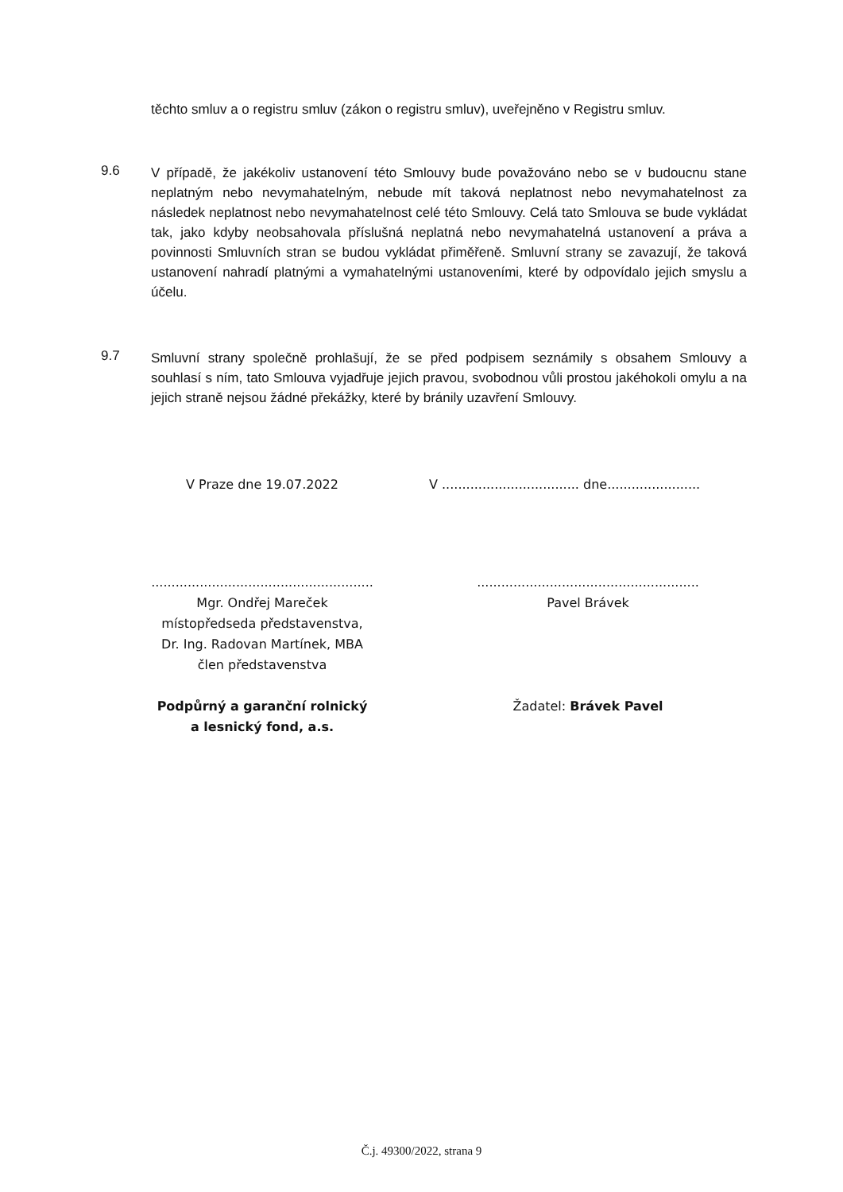těchto smluv a o registru smluv (zákon o registru smluv), uveřejněno v Registru smluv.
9.6
V případě, že jakékoliv ustanovení této Smlouvy bude považováno nebo se v budoucnu stane neplatným nebo nevymahatelným, nebude mít taková neplatnost nebo nevymahatelnost za následek neplatnost nebo nevymahatelnost celé této Smlouvy. Celá tato Smlouva se bude vykládat tak, jako kdyby neobsahovala příslušná neplatná nebo nevymahatelná ustanovení a práva a povinnosti Smluvních stran se budou vykládat přiměřeně. Smluvní strany se zavazují, že taková ustanovení nahradí platnými a vymahatelnými ustanoveními, které by odpovídalo jejich smyslu a účelu.
9.7
Smluvní strany společně prohlašují, že se před podpisem seznámily s obsahem Smlouvy a souhlasí s ním, tato Smlouva vyjadřuje jejich pravou, svobodnou vůli prostou jakéhokoli omylu a na jejich straně nejsou žádné překážky, které by bránily uzavření Smlouvy.
V Praze dne 19.07.2022
V .................................. dne.......................
.......................................................
Mgr. Ondřej Mareček
místopředseda představenstva,
Dr. Ing. Radovan Martínek, MBA
člen představenstva
Podpůrný a garanční rolnický
a lesnický fond, a.s.
.......................................................
Pavel Brávek
Žadatel: Brávek Pavel
Č.j. 49300/2022, strana 9